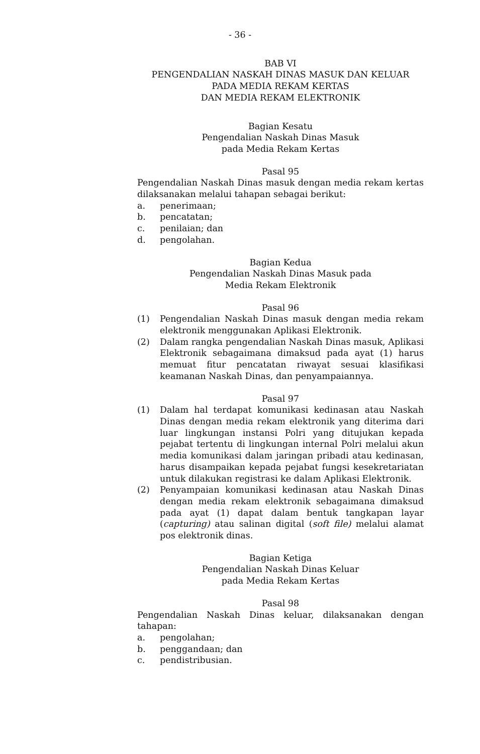- 36 -
BAB VI
PENGENDALIAN NASKAH DINAS MASUK DAN KELUAR
PADA MEDIA REKAM KERTAS
DAN MEDIA REKAM ELEKTRONIK
Bagian Kesatu
Pengendalian Naskah Dinas Masuk
pada Media Rekam Kertas
Pasal 95
Pengendalian Naskah Dinas masuk dengan media rekam kertas dilaksanakan melalui tahapan sebagai berikut:
a. penerimaan;
b. pencatatan;
c. penilaian; dan
d. pengolahan.
Bagian Kedua
Pengendalian Naskah Dinas Masuk pada
Media Rekam Elektronik
Pasal 96
(1) Pengendalian Naskah Dinas masuk dengan media rekam elektronik menggunakan Aplikasi Elektronik.
(2) Dalam rangka pengendalian Naskah Dinas masuk, Aplikasi Elektronik sebagaimana dimaksud pada ayat (1) harus memuat fitur pencatatan riwayat sesuai klasifikasi keamanan Naskah Dinas, dan penyampaiannya.
Pasal 97
(1) Dalam hal terdapat komunikasi kedinasan atau Naskah Dinas dengan media rekam elektronik yang diterima dari luar lingkungan instansi Polri yang ditujukan kepada pejabat tertentu di lingkungan internal Polri melalui akun media komunikasi dalam jaringan pribadi atau kedinasan, harus disampaikan kepada pejabat fungsi kesekretariatan untuk dilakukan registrasi ke dalam Aplikasi Elektronik.
(2) Penyampaian komunikasi kedinasan atau Naskah Dinas dengan media rekam elektronik sebagaimana dimaksud pada ayat (1) dapat dalam bentuk tangkapan layar (capturing) atau salinan digital (soft file) melalui alamat pos elektronik dinas.
Bagian Ketiga
Pengendalian Naskah Dinas Keluar
pada Media Rekam Kertas
Pasal 98
Pengendalian Naskah Dinas keluar, dilaksanakan dengan tahapan:
a. pengolahan;
b. penggandaan; dan
c. pendistribusian.